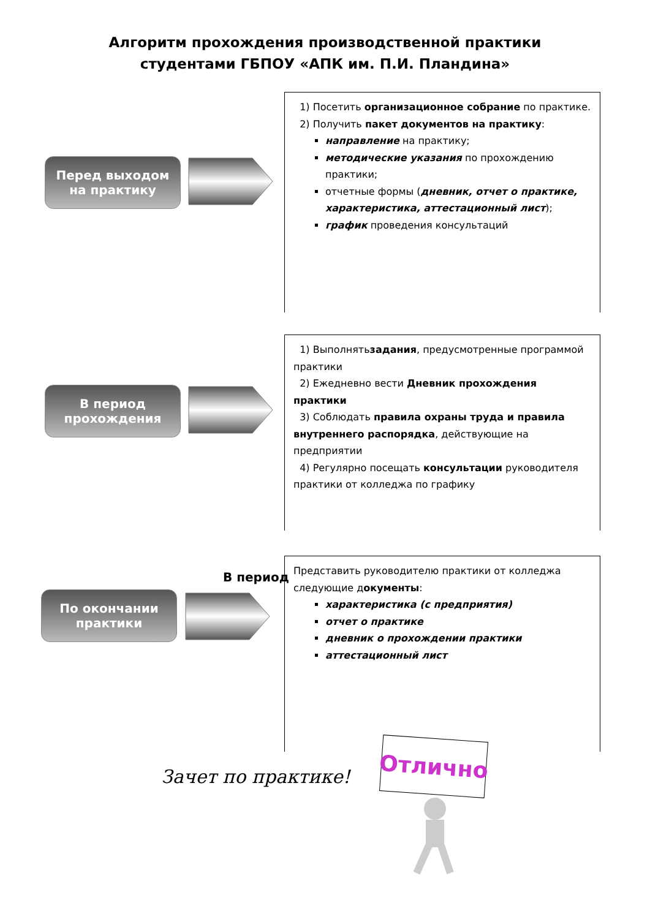Алгоритм прохождения производственной практики
студентами ГБПОУ «АПК им. П.И. Пландина»
Перед выходом
на практику
1) Посетить организационное собрание по практике.
2) Получить пакет документов на практику:
направление на практику;
методические указания по прохождению практики;
отчетные формы (дневник, отчет о практике, характеристика, аттестационный лист);
график проведения консультаций
В период
прохождения
1) Выполнятьзадания, предусмотренные программой практики
2) Ежедневно вести Дневник прохождения практики
3) Соблюдать правила охраны труда и правила внутреннего распорядка, действующие на предприятии
4) Регулярно посещать консультации руководителя практики от колледжа по графику
В период
По окончании
практики
Представить руководителю практики от колледжа следующие документы:
характеристика (с предприятия)
отчет о практике
дневник о прохождении практики
аттестационный лист
Зачет по практике!
Отлично